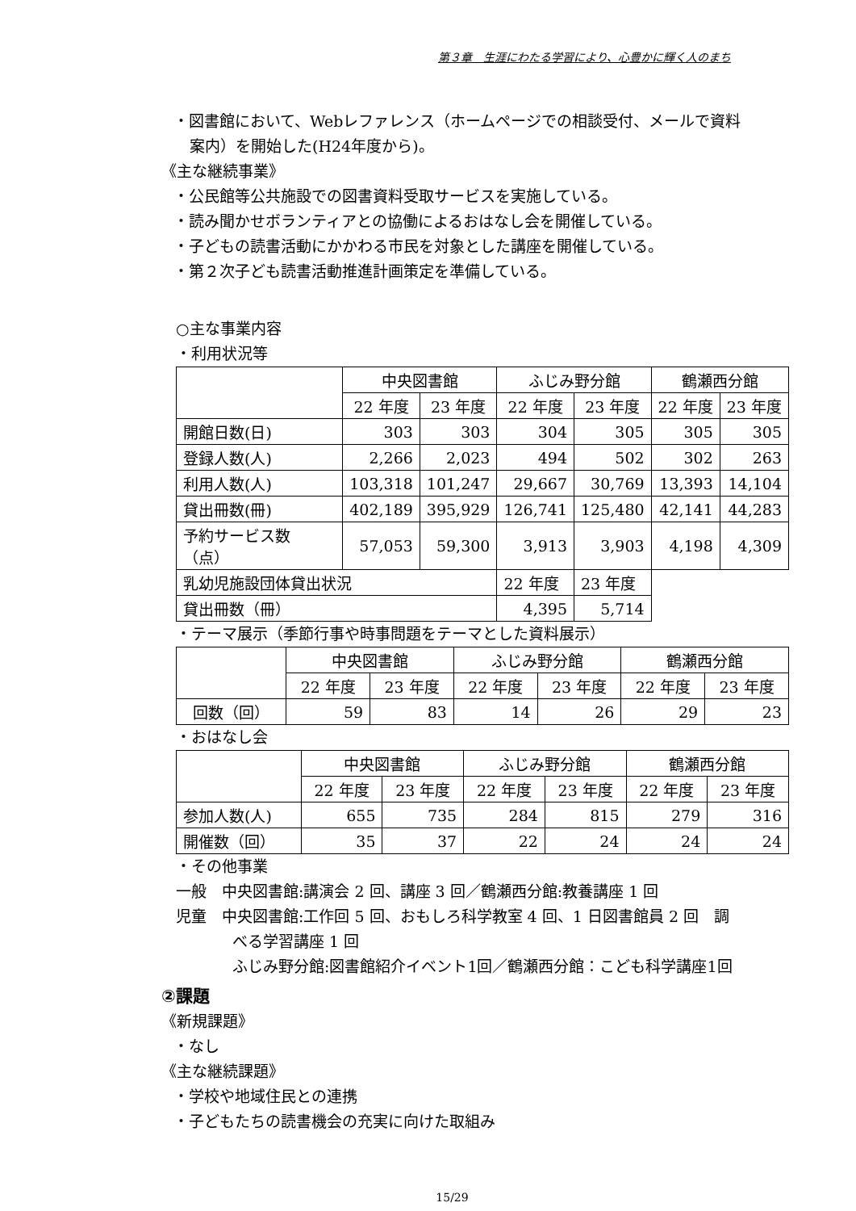第３章　生涯にわたる学習により、心豊かに輝く人のまち
・図書館において、Webレファレンス（ホームページでの相談受付、メールで資料案内）を開始した(H24年度から)。
《主な継続事業》
・公民館等公共施設での図書資料受取サービスを実施している。
・読み聞かせボランティアとの協働によるおはなし会を開催している。
・子どもの読書活動にかかわる市民を対象とした講座を開催している。
・第２次子ども読書活動推進計画策定を準備している。
○主な事業内容
・利用状況等
| | 中央図書館 | | ふじみ野分館 | | 鶴瀬西分館 | |
| --- | --- | --- | --- | --- | --- | --- |
| | 22 年度 | 23 年度 | 22 年度 | 23 年度 | 22 年度 | 23 年度 |
| 開館日数(日) | 303 | 303 | 304 | 305 | 305 | 305 |
| 登録人数(人) | 2,266 | 2,023 | 494 | 502 | 302 | 263 |
| 利用人数(人) | 103,318 | 101,247 | 29,667 | 30,769 | 13,393 | 14,104 |
| 貸出冊数(冊) | 402,189 | 395,929 | 126,741 | 125,480 | 42,141 | 44,283 |
| 予約サービス数（点） | 57,053 | 59,300 | 3,913 | 3,903 | 4,198 | 4,309 |
| 乳幼児施設団体貸出状況 | | | 22 年度 | 23 年度 | | |
| 貸出冊数（冊） | | | 4,395 | 5,714 | | |
・テーマ展示（季節行事や時事問題をテーマとした資料展示）
| | 中央図書館 | | ふじみ野分館 | | 鶴瀬西分館 | |
| --- | --- | --- | --- | --- | --- | --- |
| | 22 年度 | 23 年度 | 22 年度 | 23 年度 | 22 年度 | 23 年度 |
| 回数（回） | 59 | 83 | 14 | 26 | 29 | 23 |
・おはなし会
| | 中央図書館 | | ふじみ野分館 | | 鶴瀬西分館 | |
| --- | --- | --- | --- | --- | --- | --- |
| | 22 年度 | 23 年度 | 22 年度 | 23 年度 | 22 年度 | 23 年度 |
| 参加人数(人) | 655 | 735 | 284 | 815 | 279 | 316 |
| 開催数（回） | 35 | 37 | 22 | 24 | 24 | 24 |
・その他事業
一般　中央図書館:講演会 2 回、講座 3 回／鶴瀬西分館:教養講座 1 回
児童　中央図書館:工作回 5 回、おもしろ科学教室 4 回、1 日図書館員 2 回　調べる学習講座 1 回
ふじみ野分館:図書館紹介イベント1回／鶴瀬西分館：こども科学講座1回
②課題
《新規課題》
・なし
《主な継続課題》
・学校や地域住民との連携
・子どもたちの読書機会の充実に向けた取組み
15/29